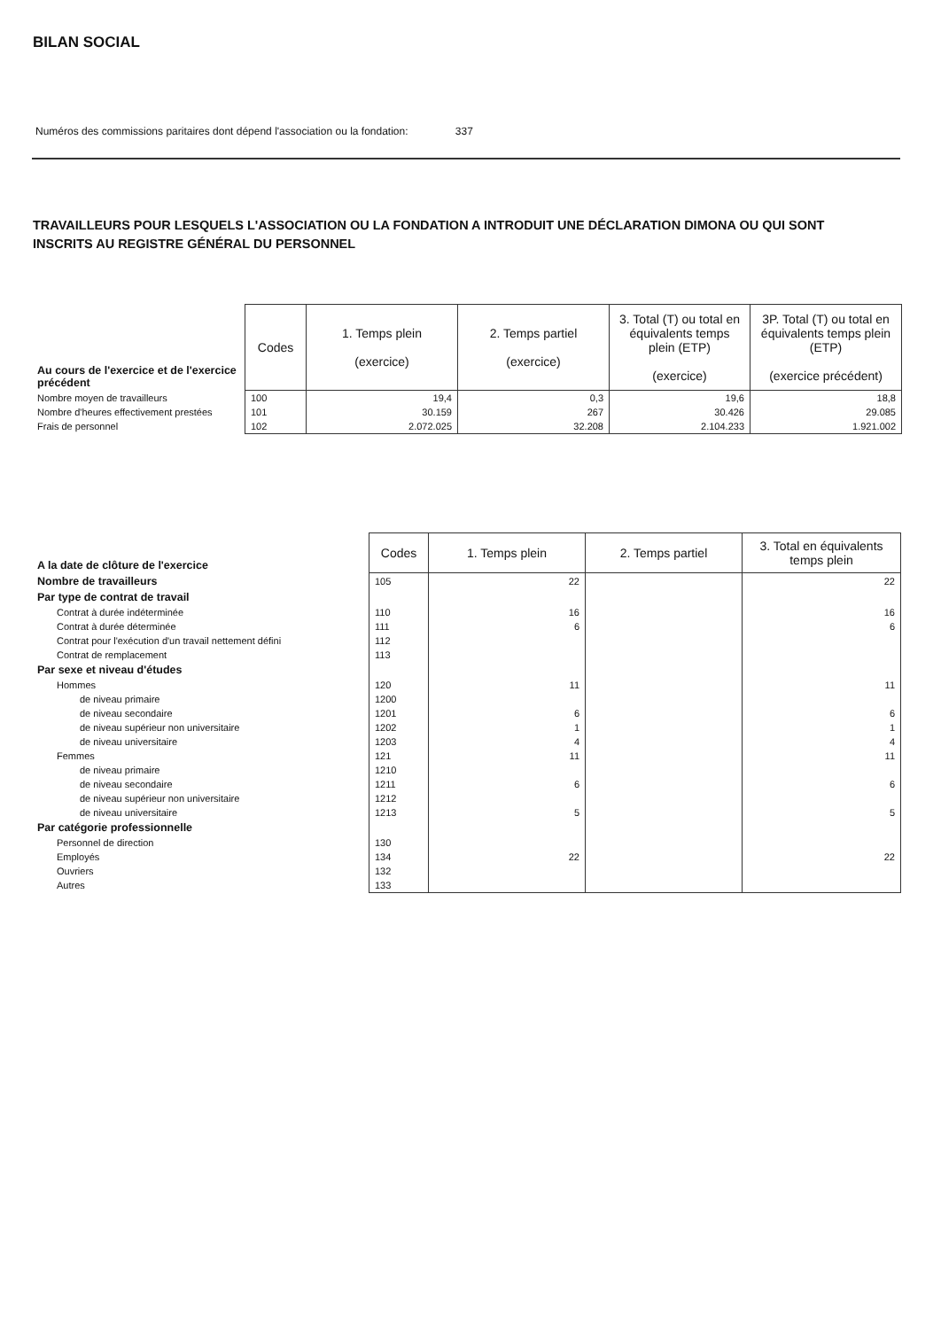BILAN SOCIAL
Numéros des commissions paritaires dont dépend l'association ou la fondation: 337
TRAVAILLEURS POUR LESQUELS L'ASSOCIATION OU LA FONDATION A INTRODUIT UNE DÉCLARATION DIMONA OU QUI SONT INSCRITS AU REGISTRE GÉNÉRAL DU PERSONNEL
| Au cours de l'exercice et de l'exercice précédent | Codes | 1. Temps plein (exercice) | 2. Temps partiel (exercice) | 3. Total (T) ou total en équivalents temps plein (ETP) (exercice) | 3P. Total (T) ou total en équivalents temps plein (ETP) (exercice précédent) |
| Nombre moyen de travailleurs | 100 | 19,4 | 0,3 | 19,6 | 18,8 |
| Nombre d'heures effectivement prestées | 101 | 30.159 | 267 | 30.426 | 29.085 |
| Frais de personnel | 102 | 2.072.025 | 32.208 | 2.104.233 | 1.921.002 |
| A la date de clôture de l'exercice | Codes | 1. Temps plein | 2. Temps partiel | 3. Total en équivalents temps plein |
| Nombre de travailleurs | 105 | 22 | | 22 |
| Par type de contrat de travail | | | | |
| Contrat à durée indéterminée | 110 | 16 | | 16 |
| Contrat à durée déterminée | 111 | 6 | | 6 |
| Contrat pour l'exécution d'un travail nettement défini | 112 | | | |
| Contrat de remplacement | 113 | | | |
| Par sexe et niveau d'études | | | | |
| Hommes | 120 | 11 | | 11 |
| de niveau primaire | 1200 | | | |
| de niveau secondaire | 1201 | 6 | | 6 |
| de niveau supérieur non universitaire | 1202 | 1 | | 1 |
| de niveau universitaire | 1203 | 4 | | 4 |
| Femmes | 121 | 11 | | 11 |
| de niveau primaire | 1210 | | | |
| de niveau secondaire | 1211 | 6 | | 6 |
| de niveau supérieur non universitaire | 1212 | | | |
| de niveau universitaire | 1213 | 5 | | 5 |
| Par catégorie professionnelle | | | | |
| Personnel de direction | 130 | | | |
| Employés | 134 | 22 | | 22 |
| Ouvriers | 132 | | | |
| Autres | 133 | | | |